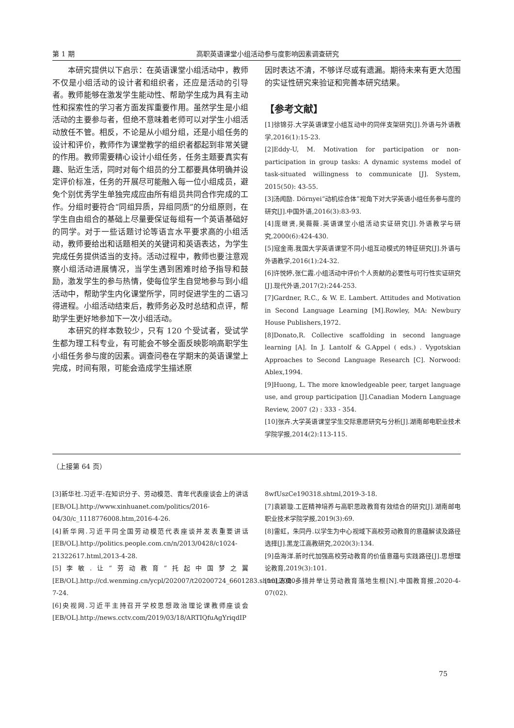第 1 期 高职英语课堂小组活动参与度影响因素调查研究
本研究提供以下启示：在英语课堂小组活动中，教师不仅是小组活动的设计者和组织者，还应是活动的引导者。教师能够在激发学生能动性、帮助学生成为具有主动性和探索性的学习者方面发挥重要作用。虽然学生是小组活动的主要参与者，但绝不意味着老师可以对学生小组活动放任不管。相反，不论是从小组分组，还是小组任务的设计和评价，教师作为课堂教学的组织者都起到非常关键的作用。教师需要精心设计小组任务，任务主题要真实有趣、贴近生活，同时对每个组员的分工都要具体明确并设定评价标准，任务的开展尽可能融入每一位小组成员，避免个别优秀学生单独完成应由所有组员共同合作完成的工作。分组时要符合“同组异质，异组同质”的分组原则，在学生自由组合的基础上尽量要保证每组有一个英语基础好的同学。对于一些话题讨论等语言水平要求高的小组活动，教师要给出和话题相关的关键词和英语表达，为学生完成任务提供适当的支持。活动过程中，教师也要注意观察小组活动进展情况，当学生遇到困难时给予指导和鼓励，激发学生的参与热情，使每位学生自觉地参与到小组活动中，帮助学生内化课堂所学，同时促进学生的二语习得进程。小组活动结束后，教师务必及时总结和点评，帮助学生更好地参加下一次小组活动。
本研究的样本数较少，只有 120 个受试者，受试学生都为理工科专业，有可能会不够全面反映影响高职学生小组任务参与度的因素。调查问卷在学期末的英语课堂上完成，时间有限，可能会造成学生描述原
因时表达不清，不够详尽或有遗漏。期待未来有更大范围的实证性研究来验证和完善本研究结果。
【参考文献】
[1]徐锦芬.大学英语课堂小组互动中的同伴支架研究[J].外语与外语教学,2016(1):15-23.
[2]Eddy-U, M. Motivation for participation or non-participation in group tasks: A dynamic systems model of task-situated willingness to communicate [J]. System, 2015(50): 43-55.
[3]汤闻励. Dörnyei“动机综合体”视角下对大学英语小组任务参与度的研究[J].中国外语,2016(3):83-93.
[4]庞继贤,吴薇薇.英语课堂小组活动实证研究[J].外语教学与研究,2000(6):424-430.
[5]寇金南.我国大学英语课堂不同小组互动模式的特征研究[J].外语与外语教学,2016(1):24-32.
[6]许悦婷,张仁霞.小组活动中评价个人贡献的必要性与可行性实证研究[J].现代外语,2017(2):244-253.
[7]Gardner, R.C., & W. E. Lambert. Attitudes and Motivation in Second Language Learning [M].Rowley, MA: Newbury House Publishers,1972.
[8]Donato,R. Collective scaffolding in second language learning [A]. In J. Lantolf & G.Appel ( eds.) . Vygotskian Approaches to Second Language Research [C]. Norwood: Ablex,1994.
[9]Huong, L. The more knowledgeable peer, target language use, and group participation [J].Canadian Modern Language Review, 2007 (2) : 333 - 354.
[10]张卉.大学英语课堂学生交际意愿研究与分析[J].湖南邮电职业技术学院学报,2014(2):113-115.
（上接第 64 页）
[3]新华社.习近平:在知识分子、劳动模范、青年代表座谈会上的讲话[EB/OL].http://www.xinhuanet.com/politics/2016-04/30/c_1118776008.htm,2016-4-26.
[4]新华网.习近平同全国劳动模范代表座谈并发表重要讲话[EB/OL].http://politics.people.com.cn/n/2013/0428/c1024-21322617.html,2013-4-28.
[5]李敏.让“劳动教育”托起中国梦之翼[EB/OL].http://cd.wenming.cn/ycpl/202007/t20200724_6601283.shtml,2020-7-24.
[6]央视网.习近平主持召开学校思想政治理论课教师座谈会[EB/OL].http://news.cctv.com/2019/03/18/ARTIQfuAgYriqdIP
8wfUszCe190318.shtml,2019-3-18.
[7]袁颖璇.工匠精神培养与高职思政教育有效结合的研究[J].湖南邮电职业技术学院学报,2019(3):69.
[8]雷虹，朱同丹.以学生为中心视域下高校劳动教育的意蕴解读及路径选择[J].黑龙江高教研究,2020(3):134.
[9]岳海洋.新时代加强高校劳动教育的价值意蕴与实践路径[J].思想理论教育,2019(3):101.
[10]汤勇.多措并举让劳动教育落地生根[N].中国教育报,2020-4-07(02).
75